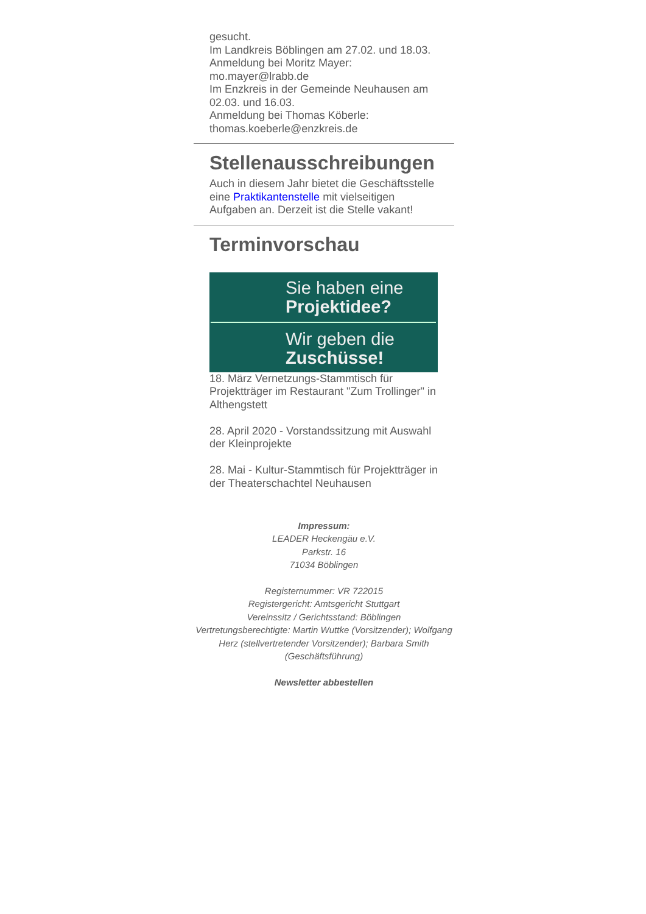gesucht.
Im Landkreis Böblingen am 27.02. und 18.03.
Anmeldung bei Moritz Mayer:
mo.mayer@lrabb.de
Im Enzkreis in der Gemeinde Neuhausen am 02.03. und 16.03.
Anmeldung bei Thomas Köberle:
thomas.koeberle@enzkreis.de
Stellenausschreibungen
Auch in diesem Jahr bietet die Geschäftsstelle eine Praktikantenstelle mit vielseitigen Aufgaben an. Derzeit ist die Stelle vakant!
Terminvorschau
Sie haben eine
Projektidee?
Wir geben die
Zuschüsse!
18. März Vernetzungs-Stammtisch für Projektträger im Restaurant "Zum Trollinger" in Althengstett
28. April 2020 - Vorstandssitzung mit Auswahl der Kleinprojekte
28. Mai - Kultur-Stammtisch für Projektträger in der Theaterschachtel Neuhausen
Impressum:
LEADER Heckengäu e.V.
Parkstr. 16
71034 Böblingen
Registernummer: VR 722015
Registergericht: Amtsgericht Stuttgart
Vereinssitz / Gerichtsstand: Böblingen
Vertretungsberechtigte: Martin Wuttke (Vorsitzender); Wolfgang Herz (stellvertretender Vorsitzender); Barbara Smith (Geschäftsführung)
Newsletter abbestellen